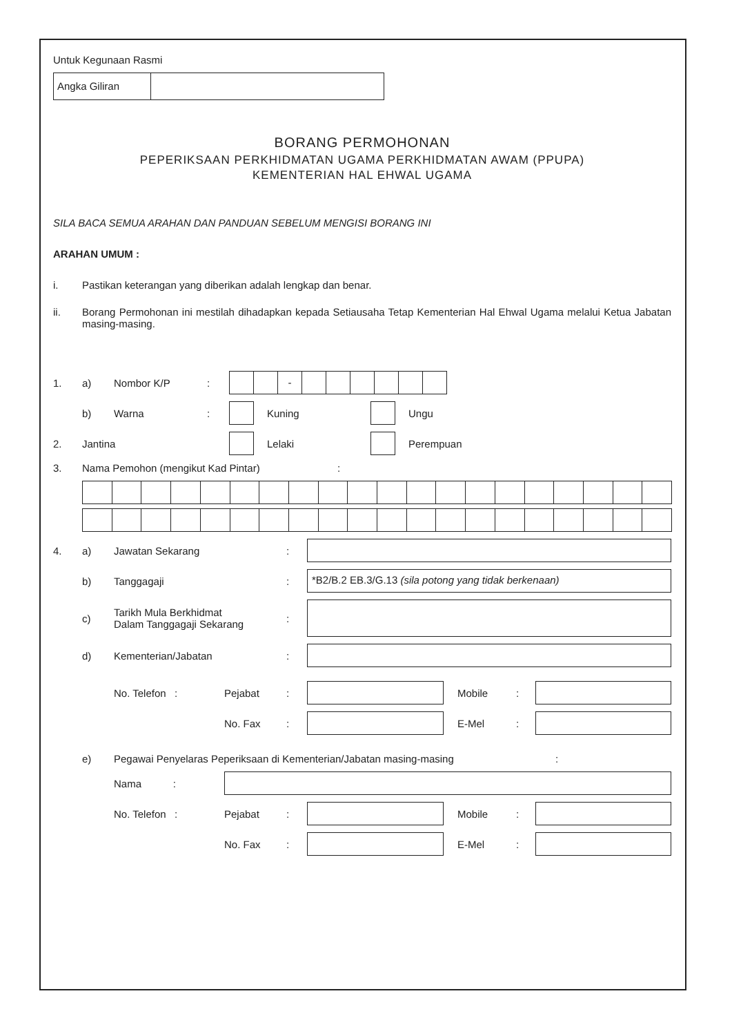Untuk Kegunaan Rasmi
Angka Giliran
BORANG PERMOHONAN
PEPERIKSAAN PERKHIDMATAN UGAMA PERKHIDMATAN AWAM (PPUPA)
KEMENTERIAN HAL EHWAL UGAMA
SILA BACA SEMUA ARAHAN DAN PANDUAN SEBELUM MENGISI BORANG INI
ARAHAN UMUM :
i. Pastikan keterangan yang diberikan adalah lengkap dan benar.
ii. Borang Permohonan ini mestilah dihadapkan kepada Setiausaha Tetap Kementerian Hal Ehwal Ugama melalui Ketua Jabatan masing-masing.
1. a) Nombor K/P: -
b) Warna: Kuning Ungu
2. Jantina Lelaki Perempuan
3. Nama Pemohon (mengikut Kad Pintar):
4. a) Jawatan Sekarang:
b) Tanggagaji: *B2/B.2 EB.3/G.13 (sila potong yang tidak berkenaan)
c) Tarikh Mula Berkhidmat
Dalam Tanggagaji Sekarang:
d) Kementerian/Jabatan:
No. Telefon : Pejabat: Mobile:
No. Fax: E-Mel:
e) Pegawai Penyelaras Peperiksaan di Kementerian/Jabatan masing-masing:
Nama :
No. Telefon : Pejabat: Mobile:
No. Fax: E-Mel: